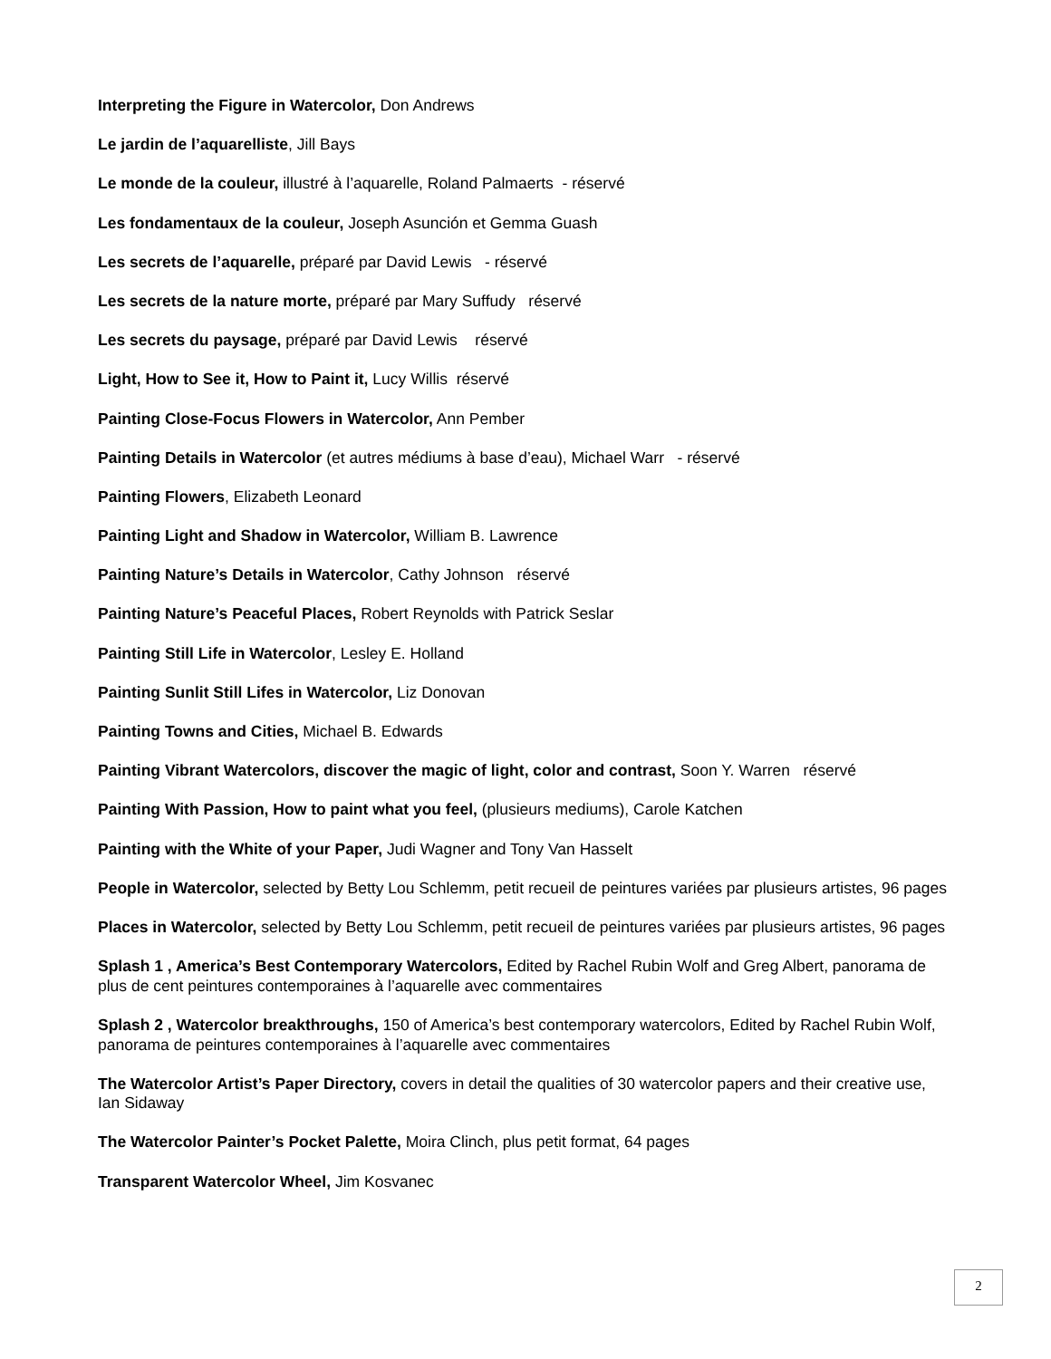Interpreting the Figure in Watercolor, Don Andrews
Le jardin de l’aquarelliste, Jill Bays
Le monde de la couleur, illustré à l’aquarelle, Roland Palmaerts - réservé
Les fondamentaux de la couleur, Joseph Asunción et Gemma Guash
Les secrets de l’aquarelle, préparé par David Lewis - réservé
Les secrets de la nature morte, préparé par Mary Suffudy réservé
Les secrets du paysage, préparé par David Lewis réservé
Light, How to See it, How to Paint it, Lucy Willis réservé
Painting Close-Focus Flowers in Watercolor, Ann Pember
Painting Details in Watercolor (et autres médiums à base d’eau), Michael Warr - réservé
Painting Flowers, Elizabeth Leonard
Painting Light and Shadow in Watercolor, William B. Lawrence
Painting Nature’s Details in Watercolor, Cathy Johnson réservé
Painting Nature’s Peaceful Places, Robert Reynolds with Patrick Seslar
Painting Still Life in Watercolor, Lesley E. Holland
Painting Sunlit Still Lifes in Watercolor, Liz Donovan
Painting Towns and Cities, Michael B. Edwards
Painting Vibrant Watercolors, discover the magic of light, color and contrast, Soon Y. Warren réservé
Painting With Passion, How to paint what you feel, (plusieurs mediums), Carole Katchen
Painting with the White of your Paper, Judi Wagner and Tony Van Hasselt
People in Watercolor, selected by Betty Lou Schlemm, petit recueil de peintures variées par plusieurs artistes, 96 pages
Places in Watercolor, selected by Betty Lou Schlemm, petit recueil de peintures variées par plusieurs artistes, 96 pages
Splash 1 , America’s Best Contemporary Watercolors, Edited by Rachel Rubin Wolf and Greg Albert, panorama de plus de cent peintures contemporaines à l’aquarelle avec commentaires
Splash 2 , Watercolor breakthroughs, 150 of America’s best contemporary watercolors, Edited by Rachel Rubin Wolf, panorama de peintures contemporaines à l’aquarelle avec commentaires
The Watercolor Artist’s Paper Directory, covers in detail the qualities of 30 watercolor papers and their creative use, Ian Sidaway
The Watercolor Painter’s Pocket Palette, Moira Clinch, plus petit format, 64 pages
Transparent Watercolor Wheel, Jim Kosvanec
2